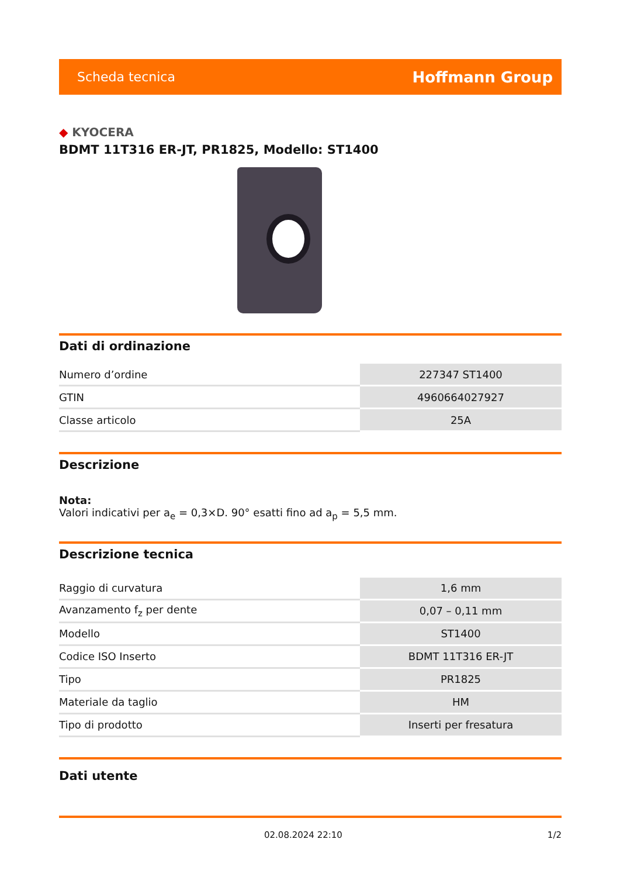Scheda tecnica Hoffmann Group
◆ KYOCERA
BDMT 11T316 ER-JT, PR1825, Modello: ST1400
Dati di ordinazione
| Numero d’ordine | 227347 ST1400 |
| GTIN | 4960664027927 |
| Classe articolo | 25A |
Descrizione
Nota:
Valori indicativi per a<sub>e</sub> = 0,3×D. 90° esatti fino ad a<sub>p</sub> = 5,5 mm.
Descrizione tecnica
| Raggio di curvatura | 1,6 mm |
| Avanzamento f<sub>z</sub> per dente | 0,07 – 0,11 mm |
| Modello | ST1400 |
| Codice ISO Inserto | BDMT 11T316 ER-JT |
| Tipo | PR1825 |
| Materiale da taglio | HM |
| Tipo di prodotto | Inserti per fresatura |
Dati utente
02.08.2024 22:10 1/2